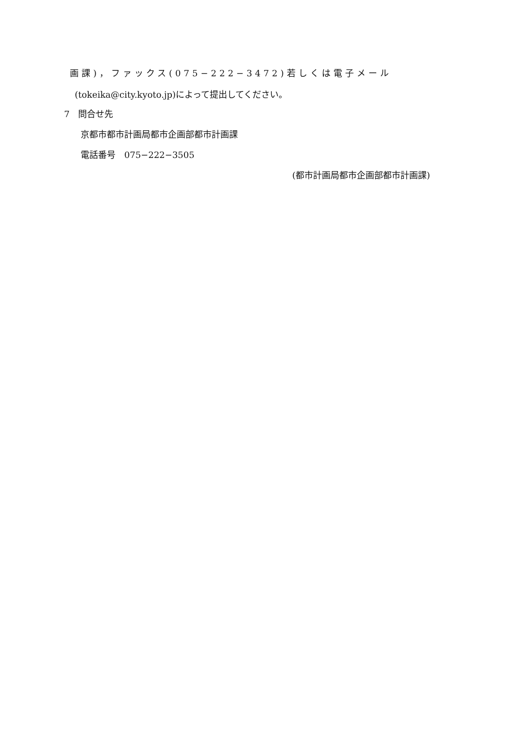画課)，ファックス(075−222−3472)若しくは電子メール
(tokeika@city.kyoto.jp)によって提出してください。
7　問合せ先
京都市都市計画局都市企画部都市計画課
電話番号　075−222−3505
(都市計画局都市企画部都市計画課)